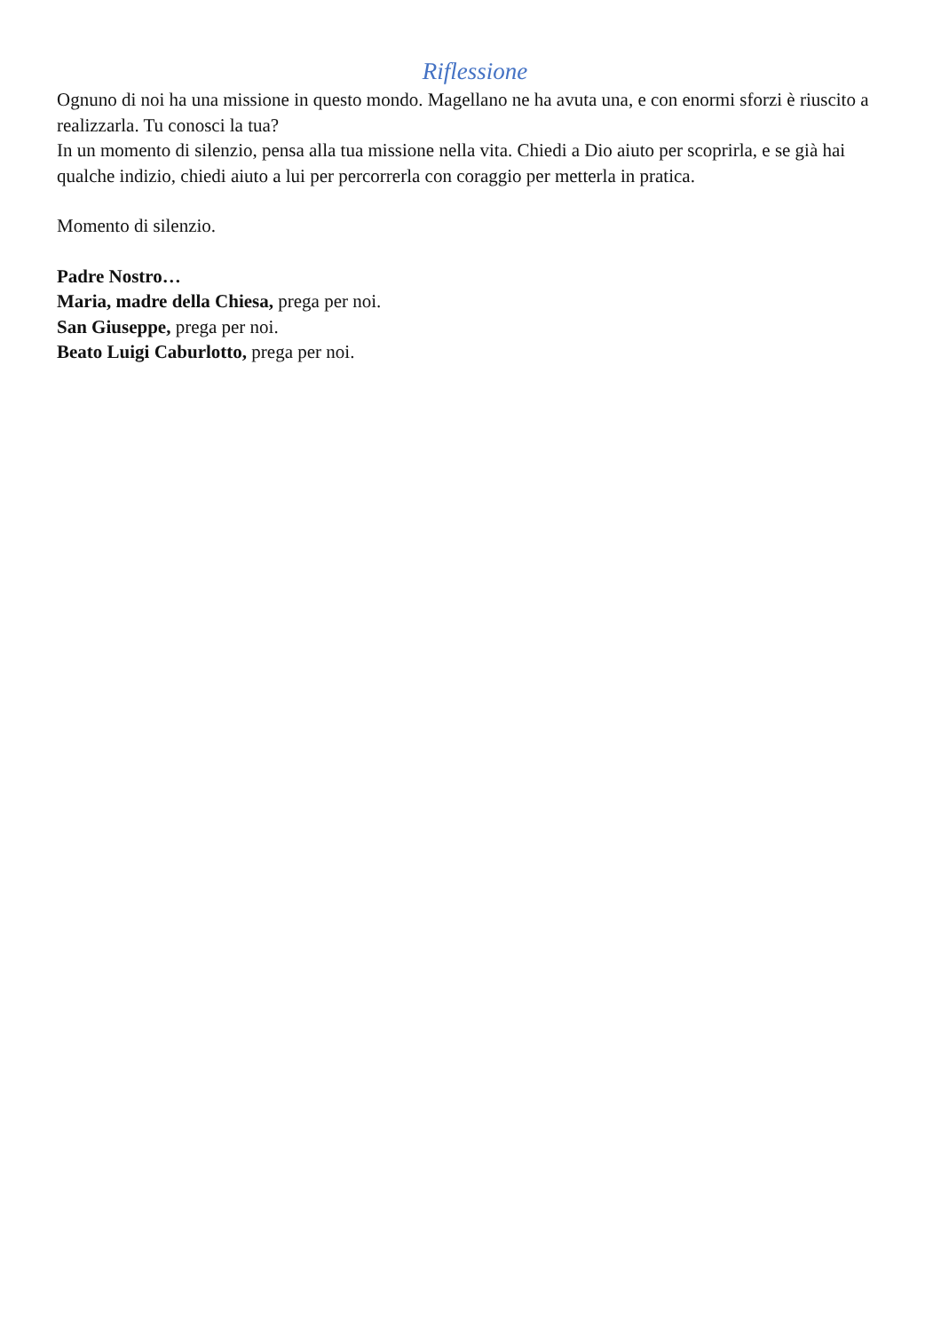Riflessione
Ognuno di noi ha una missione in questo mondo. Magellano ne ha avuta una, e con enormi sforzi è riuscito a realizzarla. Tu conosci la tua?
In un momento di silenzio, pensa alla tua missione nella vita. Chiedi a Dio aiuto per scoprirla, e se già hai qualche indizio, chiedi aiuto a lui per percorrerla con coraggio per metterla in pratica.
Momento di silenzio.
Padre Nostro…
Maria, madre della Chiesa, prega per noi.
San Giuseppe, prega per noi.
Beato Luigi Caburlotto, prega per noi.